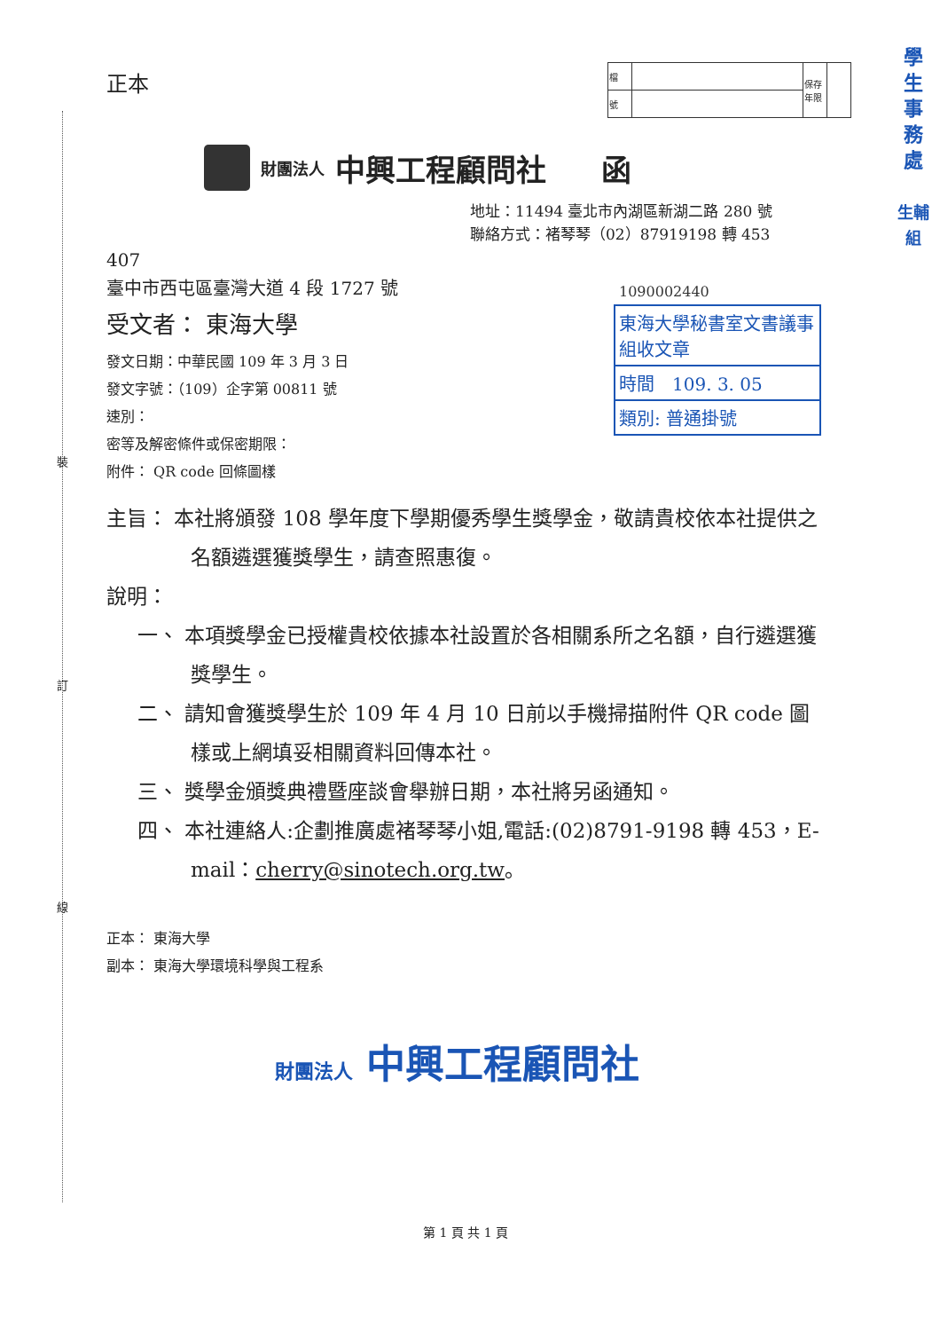裝
訂
線
學生事務處
生輔組
正本
| 檔 | | 保存年限 | |
| 號 | | | |
財團法人 中興工程顧問社 函
地址：11494 臺北市內湖區新湖二路 280 號
聯絡方式：褚琴琴（02）87919198 轉 453
407
臺中市西屯區臺灣大道 4 段 1727 號
受文者： 東海大學
發文日期：中華民國 109 年 3 月 3 日
發文字號：（109）企字第 00811 號
速別：
密等及解密條件或保密期限：
附件： QR code 回條圖樣
主旨： 本社將頒發 108 學年度下學期優秀學生獎學金，敬請貴校依本社提供之名額遴選獲獎學生，請查照惠復。
說明：
一、 本項獎學金已授權貴校依據本社設置於各相關系所之名額，自行遴選獲獎學生。
二、 請知會獲獎學生於 109 年 4 月 10 日前以手機掃描附件 QR code 圖樣或上網填妥相關資料回傳本社。
三、 獎學金頒獎典禮暨座談會舉辦日期，本社將另函通知。
四、 本社連絡人:企劃推廣處褚琴琴小姐,電話:(02)8791-9198 轉 453，E-mail：cherry@sinotech.org.tw。
正本： 東海大學
副本： 東海大學環境科學與工程系
財團法人 中興工程顧問社
第 1 頁 共 1 頁
1090002440
東海大學秘書室文書議事組收文章
時間　109. 3. 05
類別: 普通掛號